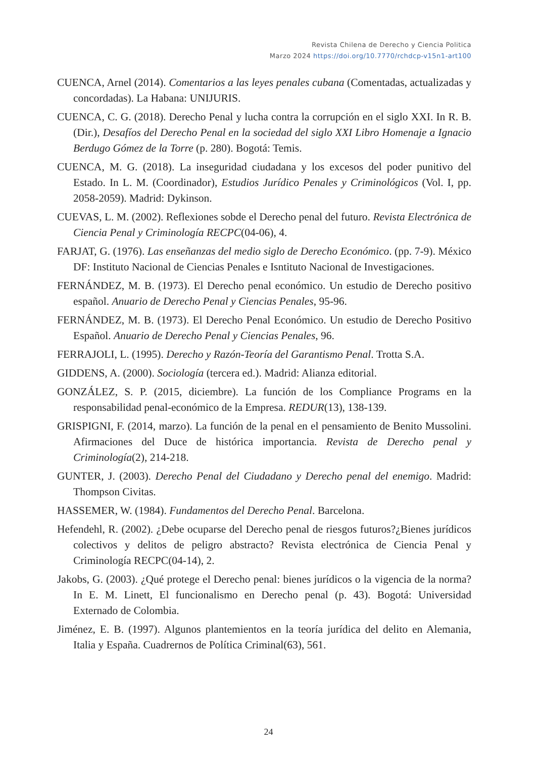Revista Chilena de Derecho y Ciencia Politica
Marzo 2024 https://doi.org/10.7770/rchdcp-v15n1-art100
CUENCA, Arnel (2014). Comentarios a las leyes penales cubana (Comentadas, actualizadas y concordadas). La Habana: UNIJURIS.
CUENCA, C. G. (2018). Derecho Penal y lucha contra la corrupción en el siglo XXI. In R. B. (Dir.), Desafíos del Derecho Penal en la sociedad del siglo XXI Libro Homenaje a Ignacio Berdugo Gómez de la Torre (p. 280). Bogotá: Temis.
CUENCA, M. G. (2018). La inseguridad ciudadana y los excesos del poder punitivo del Estado. In L. M. (Coordinador), Estudios Jurídico Penales y Criminológicos (Vol. I, pp. 2058-2059). Madrid: Dykinson.
CUEVAS, L. M. (2002). Reflexiones sobde el Derecho penal del futuro. Revista Electrónica de Ciencia Penal y Criminología RECPC(04-06), 4.
FARJAT, G. (1976). Las enseñanzas del medio siglo de Derecho Económico. (pp. 7-9). México DF: Instituto Nacional de Ciencias Penales e Isntituto Nacional de Investigaciones.
FERNÁNDEZ, M. B. (1973). El Derecho penal económico. Un estudio de Derecho positivo español. Anuario de Derecho Penal y Ciencias Penales, 95-96.
FERNÁNDEZ, M. B. (1973). El Derecho Penal Económico. Un estudio de Derecho Positivo Español. Anuario de Derecho Penal y Ciencias Penales, 96.
FERRAJOLI, L. (1995). Derecho y Razón-Teoría del Garantismo Penal. Trotta S.A.
GIDDENS, A. (2000). Sociología (tercera ed.). Madrid: Alianza editorial.
GONZÁLEZ, S. P. (2015, diciembre). La función de los Compliance Programs en la responsabilidad penal-económico de la Empresa. REDUR(13), 138-139.
GRISPIGNI, F. (2014, marzo). La función de la penal en el pensamiento de Benito Mussolini. Afirmaciones del Duce de histórica importancia. Revista de Derecho penal y Criminología(2), 214-218.
GUNTER, J. (2003). Derecho Penal del Ciudadano y Derecho penal del enemigo. Madrid: Thompson Civitas.
HASSEMER, W. (1984). Fundamentos del Derecho Penal. Barcelona.
Hefendehl, R. (2002). ¿Debe ocuparse del Derecho penal de riesgos futuros?¿Bienes jurídicos colectivos y delitos de peligro abstracto? Revista electrónica de Ciencia Penal y Criminología RECPC(04-14), 2.
Jakobs, G. (2003). ¿Qué protege el Derecho penal: bienes jurídicos o la vigencia de la norma? In E. M. Linett, El funcionalismo en Derecho penal (p. 43). Bogotá: Universidad Externado de Colombia.
Jiménez, E. B. (1997). Algunos plantemientos en la teoría jurídica del delito en Alemania, Italia y España. Cuadrernos de Política Criminal(63), 561.
24